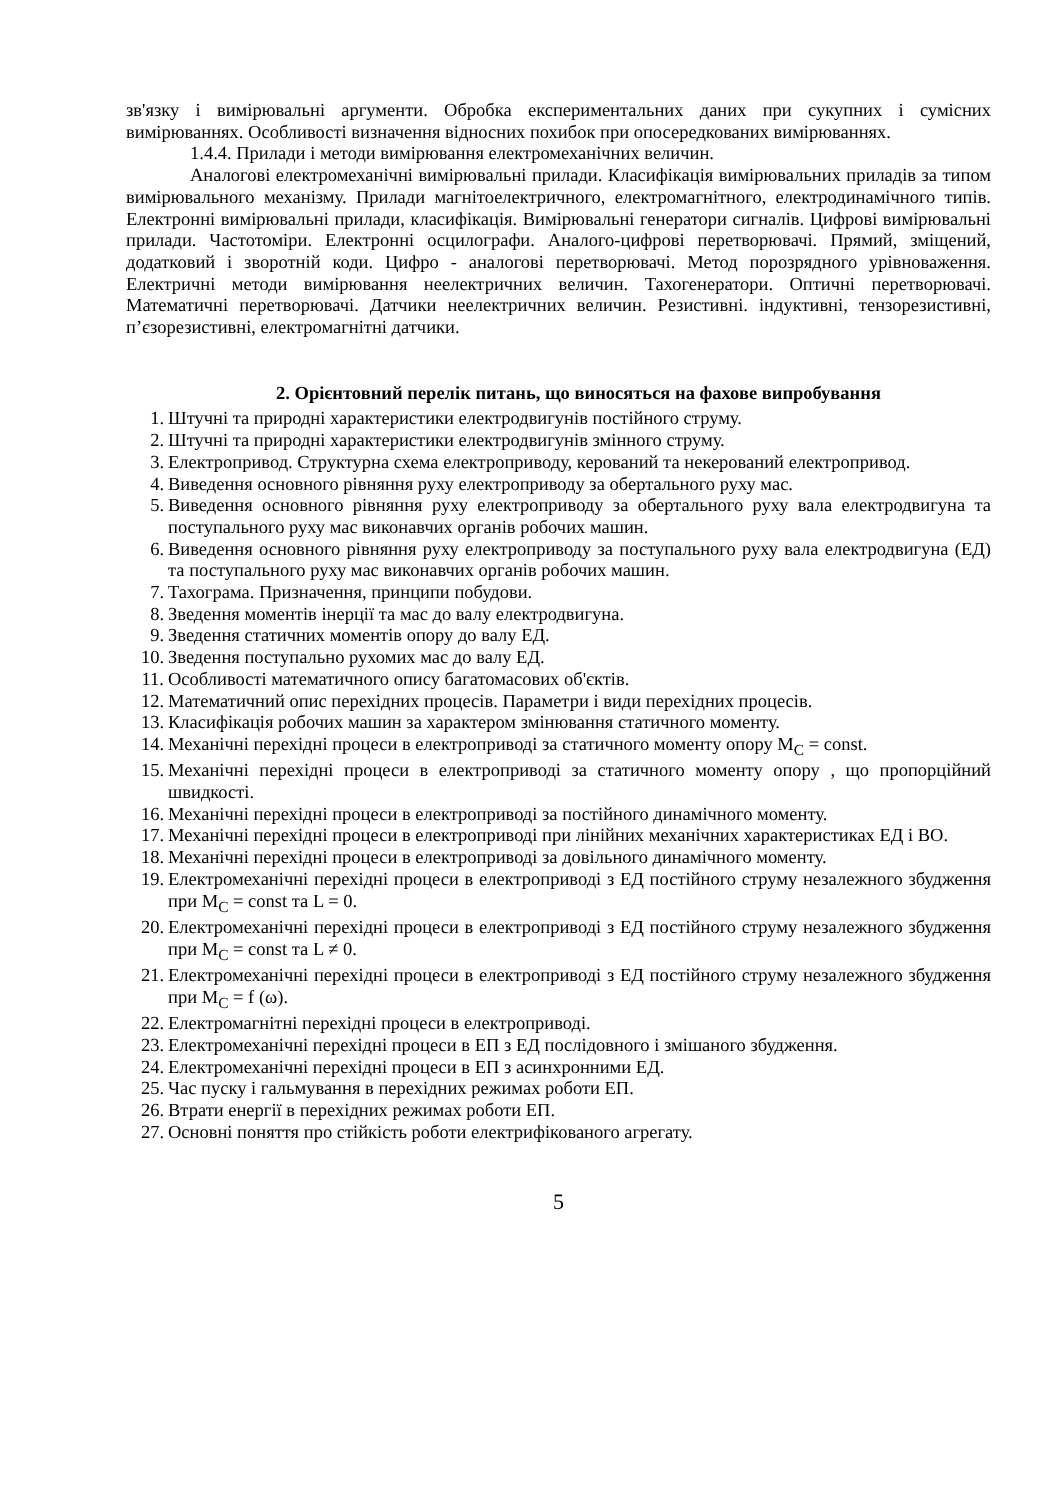зв'язку і вимірювальні аргументи. Обробка експериментальних даних при сукупних і сумісних вимірюваннях. Особливості визначення відносних похибок при опосередкованих вимірюваннях.
1.4.4. Прилади і методи вимірювання електромеханічних величин.
Аналогові електромеханічні вимірювальні прилади. Класифікація вимірювальних приладів за типом вимірювального механізму. Прилади магнітоелектричного, електромагнітного, електродинамічного типів. Електронні вимірювальні прилади, класифікація. Вимірювальні генератори сигналів. Цифрові вимірювальні прилади. Частотоміри. Електронні осцилографи. Аналого-цифрові перетворювачі. Прямий, зміщений, додатковий і зворотній коди. Цифро - аналогові перетворювачі. Метод порозрядного урівноваження. Електричні методи вимірювання неелектричних величин. Тахогенератори. Оптичні перетворювачі. Математичні перетворювачі. Датчики неелектричних величин. Резистивні. індуктивні, тензорезистивні, п’єзорезистивні, електромагнітні датчики.
2. Орієнтовний перелік питань, що виносяться на фахове випробування
1. Штучні та природні характеристики електродвигунів постійного струму.
2. Штучні та природні характеристики електродвигунів змінного струму.
3. Електропривод. Структурна схема електроприводу, керований та некерований електропривод.
4. Виведення основного рівняння руху електроприводу за обертального руху мас.
5. Виведення основного рівняння руху електроприводу за обертального руху вала електродвигуна та поступального руху мас виконавчих органів робочих машин.
6. Виведення основного рівняння руху електроприводу за поступального руху вала електродвигуна (ЕД) та поступального руху мас виконавчих органів робочих машин.
7. Тахограма. Призначення, принципи побудови.
8. Зведення моментів інерції та мас до валу електродвигуна.
9. Зведення статичних моментів опору до валу ЕД.
10. Зведення поступально рухомих мас до валу ЕД.
11. Особливості математичного опису багатомасових об'єктів.
12. Математичний опис перехідних процесів. Параметри і види перехідних процесів.
13. Класифікація робочих машин за характером змінювання статичного моменту.
14. Механічні перехідні процеси в електроприводі за статичного моменту опору М<sub>С</sub> = const.
15. Механічні перехідні процеси в електроприводі за статичного моменту опору , що пропорційний швидкості.
16. Механічні перехідні процеси в електроприводі за постійного динамічного моменту.
17. Механічні перехідні процеси в електроприводі при лінійних механічних характеристиках ЕД і ВО.
18. Механічні перехідні процеси в електроприводі за довільного динамічного моменту.
19. Електромеханічні перехідні процеси в електроприводі з ЕД постійного струму незалежного збудження при М<sub>С</sub> = const та L = 0.
20. Електромеханічні перехідні процеси в електроприводі з ЕД постійного струму незалежного збудження при М<sub>С</sub> = const та L ≠ 0.
21. Електромеханічні перехідні процеси в електроприводі з ЕД постійного струму незалежного збудження при М<sub>С</sub> = f (ω).
22. Електромагнітні перехідні процеси в електроприводі.
23. Електромеханічні перехідні процеси в ЕП з ЕД послідовного і змішаного збудження.
24. Електромеханічні перехідні процеси в ЕП з асинхронними ЕД.
25. Час пуску і гальмування в перехідних режимах роботи ЕП.
26. Втрати енергії в перехідних режимах роботи ЕП.
27. Основні поняття про стійкість роботи електрифікованого агрегату.
5